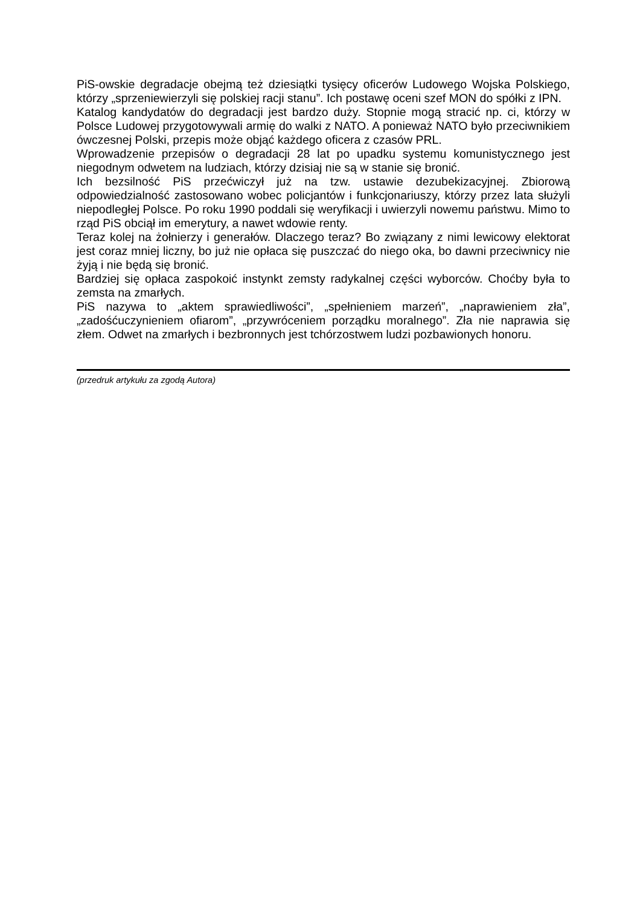PiS-owskie degradacje obejmą też dziesiątki tysięcy oficerów Ludowego Wojska Polskiego, którzy „sprzeniewierzyli się polskiej racji stanu”. Ich postawę oceni szef MON do spółki z IPN.
Katalog kandydatów do degradacji jest bardzo duży. Stopnie mogą stracić np. ci, którzy w Polsce Ludowej przygotowywali armię do walki z NATO. A ponieważ NATO było przeciwnikiem ówczesnej Polski, przepis może objąć każdego oficera z czasów PRL.
Wprowadzenie przepisów o degradacji 28 lat po upadku systemu komunistycznego jest niegodnym odwetem na ludziach, którzy dzisiaj nie są w stanie się bronić.
Ich bezsilność PiS przećwiczył już na tzw. ustawie dezubekizacyjnej. Zbiorową odpowiedzialność zastosowano wobec policjantów i funkcjonariuszy, którzy przez lata służyli niepodległej Polsce. Po roku 1990 poddali się weryfikacji i uwierzyli nowemu państwu. Mimo to rząd PiS obciął im emerytury, a nawet wdowie renty.
Teraz kolej na żołnierzy i generałów. Dlaczego teraz? Bo związany z nimi lewicowy elektorat jest coraz mniej liczny, bo już nie opłaca się puszczać do niego oka, bo dawni przeciwnicy nie żyją i nie będą się bronić.
Bardziej się opłaca zaspokoić instynkt zemsty radykalnej części wyborców. Choćby była to zemsta na zmarłych.
PiS nazywa to „aktem sprawiedliwości”, „spełnieniem marzeń”, „naprawieniem zła”, „zadośćuczynieniem ofiarom”, „przywróceniem porządku moralnego”. Zła nie naprawia się złem. Odwet na zmarłych i bezbronnych jest tchórzostwem ludzi pozbawionych honoru.
(przedruk artykułu za zgodą Autora)